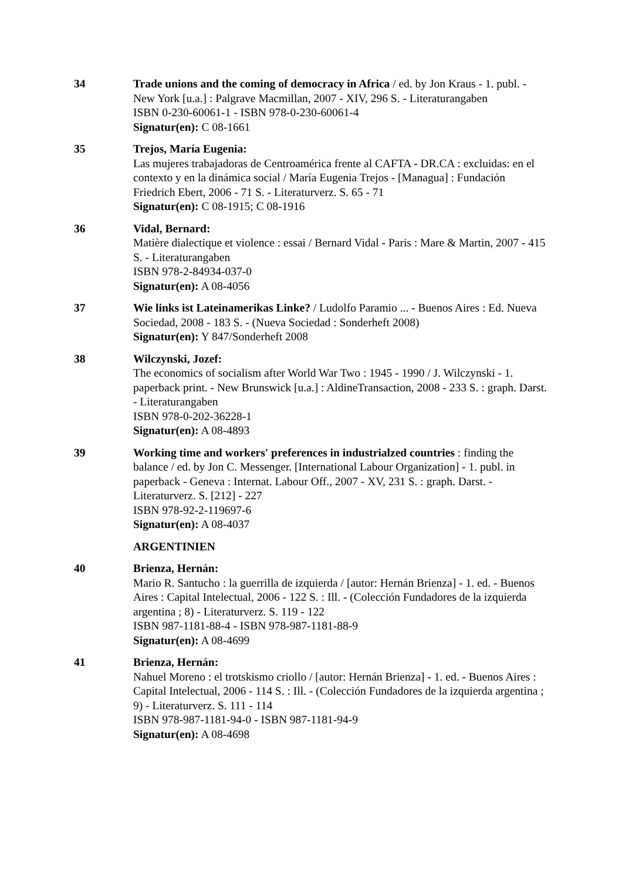34 Trade unions and the coming of democracy in Africa / ed. by Jon Kraus - 1. publ. - New York [u.a.] : Palgrave Macmillan, 2007 - XIV, 296 S. - Literaturangaben
ISBN 0-230-60061-1 - ISBN 978-0-230-60061-4
Signatur(en): C 08-1661
35 Trejos, María Eugenia:
Las mujeres trabajadoras de Centroamérica frente al CAFTA - DR.CA : excluidas: en el contexto y en la dinámica social / María Eugenia Trejos - [Managua] : Fundación Friedrich Ebert, 2006 - 71 S. - Literaturverz. S. 65 - 71
Signatur(en): C 08-1915; C 08-1916
36 Vidal, Bernard:
Matière dialectique et violence : essai / Bernard Vidal - Paris : Mare & Martin, 2007 - 415 S. - Literaturangaben
ISBN 978-2-84934-037-0
Signatur(en): A 08-4056
37 Wie links ist Lateinamerikas Linke? / Ludolfo Paramio ... - Buenos Aires : Ed. Nueva Sociedad, 2008 - 183 S. - (Nueva Sociedad : Sonderheft 2008)
Signatur(en): Y 847/Sonderheft 2008
38 Wilczynski, Jozef:
The economics of socialism after World War Two : 1945 - 1990 / J. Wilczynski - 1. paperback print. - New Brunswick [u.a.] : AldineTransaction, 2008 - 233 S. : graph. Darst. - Literaturangaben
ISBN 978-0-202-36228-1
Signatur(en): A 08-4893
39 Working time and workers' preferences in industrialzed countries : finding the balance / ed. by Jon C. Messenger. [International Labour Organization] - 1. publ. in paperback - Geneva : Internat. Labour Off., 2007 - XV, 231 S. : graph. Darst. - Literaturverz. S. [212] - 227
ISBN 978-92-2-119697-6
Signatur(en): A 08-4037
ARGENTINIEN
40 Brienza, Hernán:
Mario R. Santucho : la guerrilla de izquierda / [autor: Hernán Brienza] - 1. ed. - Buenos Aires : Capital Intelectual, 2006 - 122 S. : Ill. - (Colección Fundadores de la izquierda argentina ; 8) - Literaturverz. S. 119 - 122
ISBN 987-1181-88-4 - ISBN 978-987-1181-88-9
Signatur(en): A 08-4699
41 Brienza, Hernán:
Nahuel Moreno : el trotskismo criollo / [autor: Hernán Brienza] - 1. ed. - Buenos Aires : Capital Intelectual, 2006 - 114 S. : Ill. - (Colección Fundadores de la izquierda argentina ; 9) - Literaturverz. S. 111 - 114
ISBN 978-987-1181-94-0 - ISBN 987-1181-94-9
Signatur(en): A 08-4698